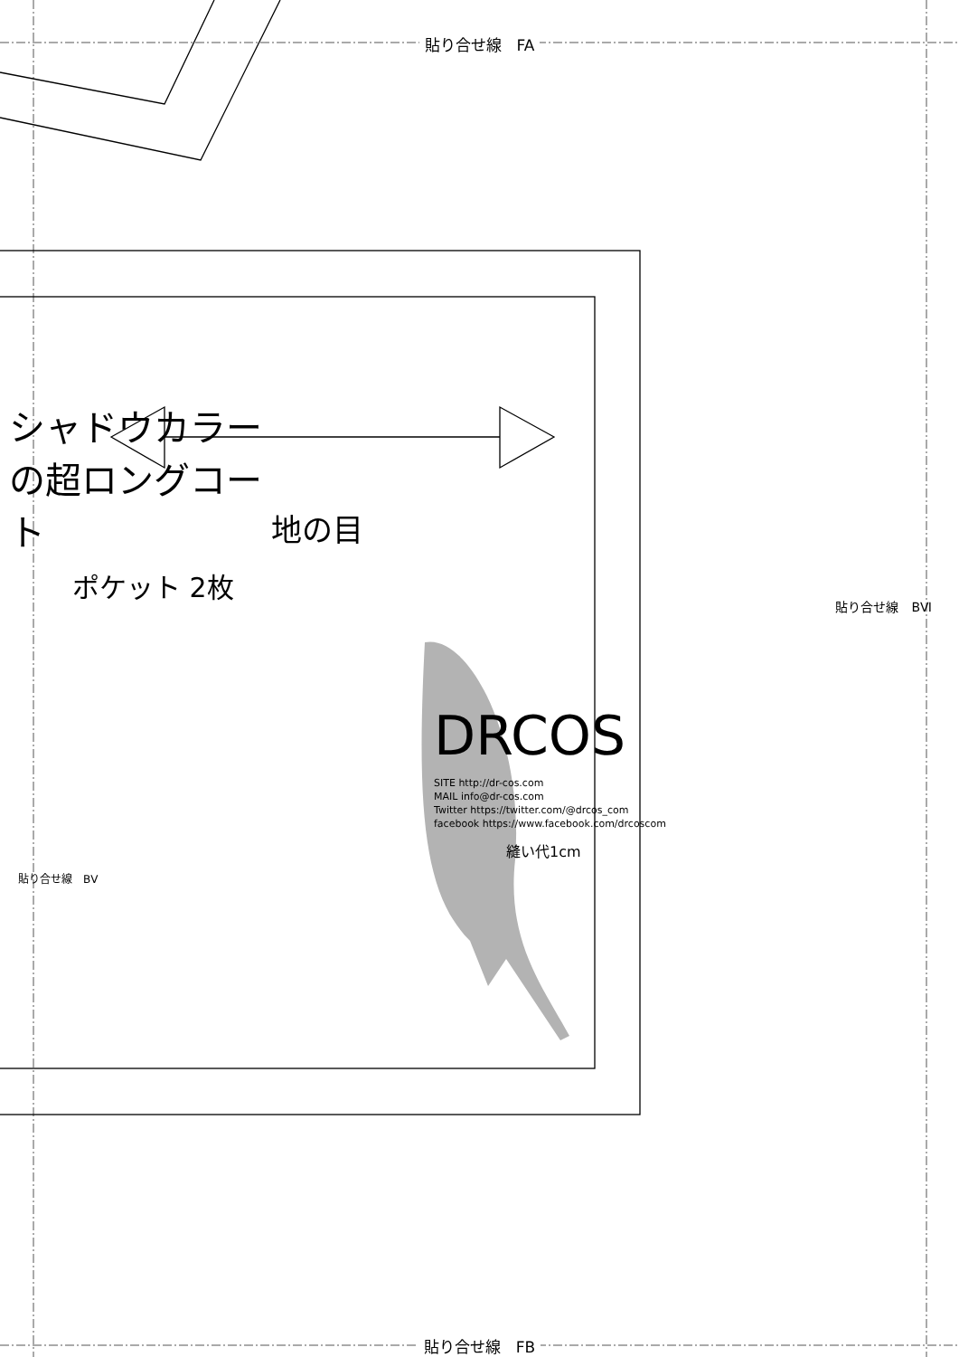貼り合せ線　FA
シャドウカラーの超ロングコート
ポケット 2枚
地の目
DRCOS
SITE http://dr-cos.com
MAIL info@dr-cos.com
Twitter https://twitter.com/@drcos_com
facebook https://www.facebook.com/drcoscom
縫い代1cm
貼り合せ線　BⅤ
貼り合せ線　BⅥ
貼り合せ線　FB